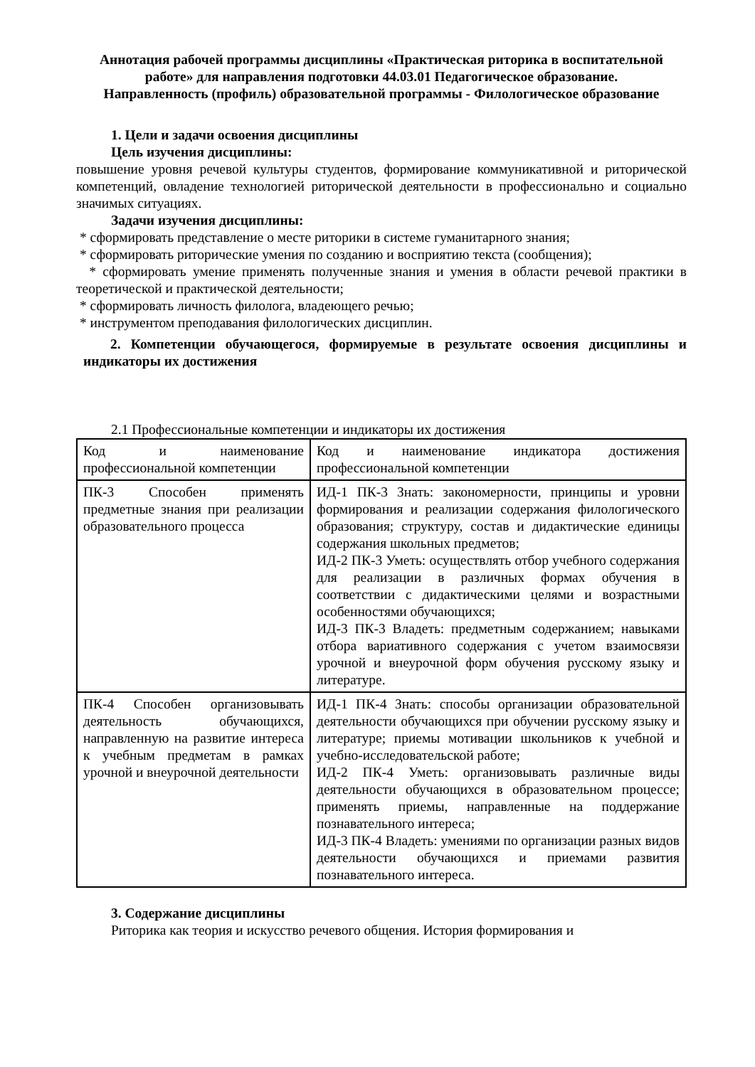Аннотация рабочей программы дисциплины «Практическая риторика в воспитательной работе» для направления подготовки 44.03.01 Педагогическое образование.
Направленность (профиль) образовательной программы - Филологическое образование
1. Цели и задачи освоения дисциплины
Цель изучения дисциплины:
повышение уровня речевой культуры студентов, формирование коммуникативной и риторической компетенций, овладение технологией риторической деятельности в профессионально и социально значимых ситуациях.
Задачи изучения дисциплины:
* сформировать представление о месте риторики в системе гуманитарного знания;
* сформировать риторические умения по созданию и восприятию текста (сообщения);
* сформировать умение применять полученные знания и умения в области речевой практики в теоретической и практической деятельности;
* сформировать личность филолога, владеющего речью;
* инструментом преподавания филологических дисциплин.
2. Компетенции обучающегося, формируемые в результате освоения дисциплины и индикаторы их достижения
2.1 Профессиональные компетенции и индикаторы их достижения
| Код и наименование профессиональной компетенции | Код и наименование индикатора достижения профессиональной компетенции |
| ПК-3 Способен применять предметные знания при реализации образовательного процесса | ИД-1 ПК-3 Знать: закономерности, принципы и уровни формирования и реализации содержания филологического образования; структуру, состав и дидактические единицы содержания школьных предметов; ИД-2 ПК-3 Уметь: осуществлять отбор учебного содержания для реализации в различных формах обучения в соответствии с дидактическими целями и возрастными особенностями обучающихся; ИД-3 ПК-3 Владеть: предметным содержанием; навыками отбора вариативного содержания с учетом взаимосвязи урочной и внеурочной форм обучения русскому языку и литературе. |
| ПК-4 Способен организовывать деятельность обучающихся, направленную на развитие интереса к учебным предметам в рамках урочной и внеурочной деятельности | ИД-1 ПК-4 Знать: способы организации образовательной деятельности обучающихся при обучении русскому языку и литературе; приемы мотивации школьников к учебной и учебно-исследовательской работе; ИД-2 ПК-4 Уметь: организовывать различные виды деятельности обучающихся в образовательном процессе; применять приемы, направленные на поддержание познавательного интереса; ИД-3 ПК-4 Владеть: умениями по организации разных видов деятельности обучающихся и приемами развития познавательного интереса. |
3. Содержание дисциплины
Риторика как теория и искусство речевого общения. История формирования и